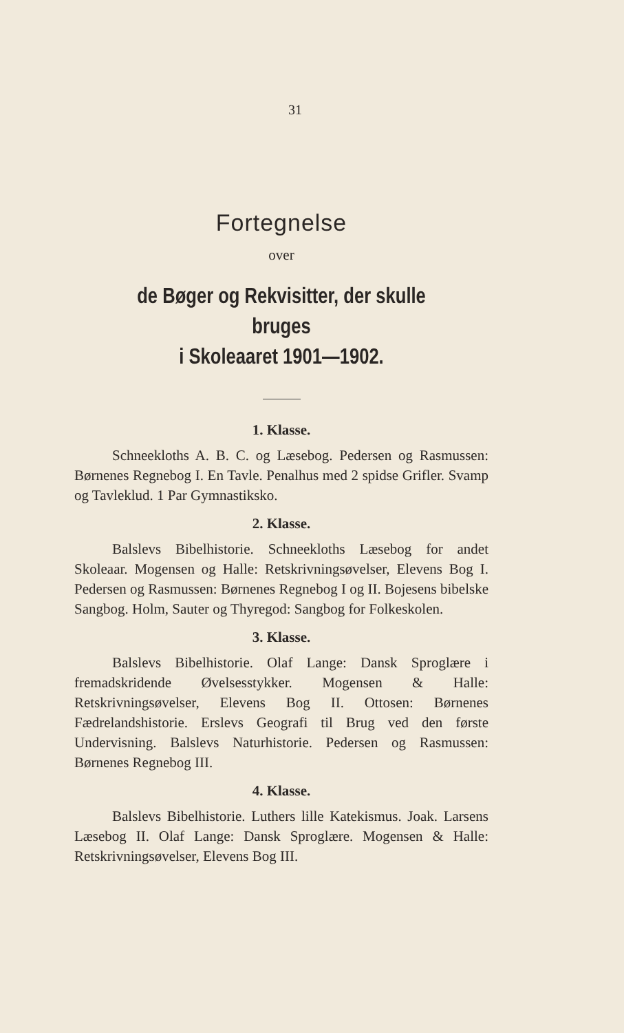31
Fortegnelse
over
de Bøger og Rekvisitter, der skulle bruges
i Skoleaaret 1901—1902.
1. Klasse.
Schneekloths A. B. C. og Læsebog. Pedersen og Rasmussen: Børnenes Regnebog I. En Tavle. Penalhus med 2 spidse Grifler. Svamp og Tavleklud. 1 Par Gymnastiksko.
2. Klasse.
Balslevs Bibelhistorie. Schneekloths Læsebog for andet Skoleaar. Mogensen og Halle: Retskrivningsøvelser, Elevens Bog I. Pedersen og Rasmussen: Børnenes Regnebog I og II. Bojesens bibelske Sangbog. Holm, Sauter og Thyregod: Sangbog for Folkeskolen.
3. Klasse.
Balslevs Bibelhistorie. Olaf Lange: Dansk Sproglære i fremadskridende Øvelsesstykker. Mogensen & Halle: Retskrivningsøvelser, Elevens Bog II. Ottosen: Børnenes Fædrelandshistorie. Erslevs Geografi til Brug ved den første Undervisning. Balslevs Naturhistorie. Pedersen og Rasmussen: Børnenes Regnebog III.
4. Klasse.
Balslevs Bibelhistorie. Luthers lille Katekismus. Joak. Larsens Læsebog II. Olaf Lange: Dansk Sproglære. Mogensen & Halle: Retskrivningsøvelser, Elevens Bog III.